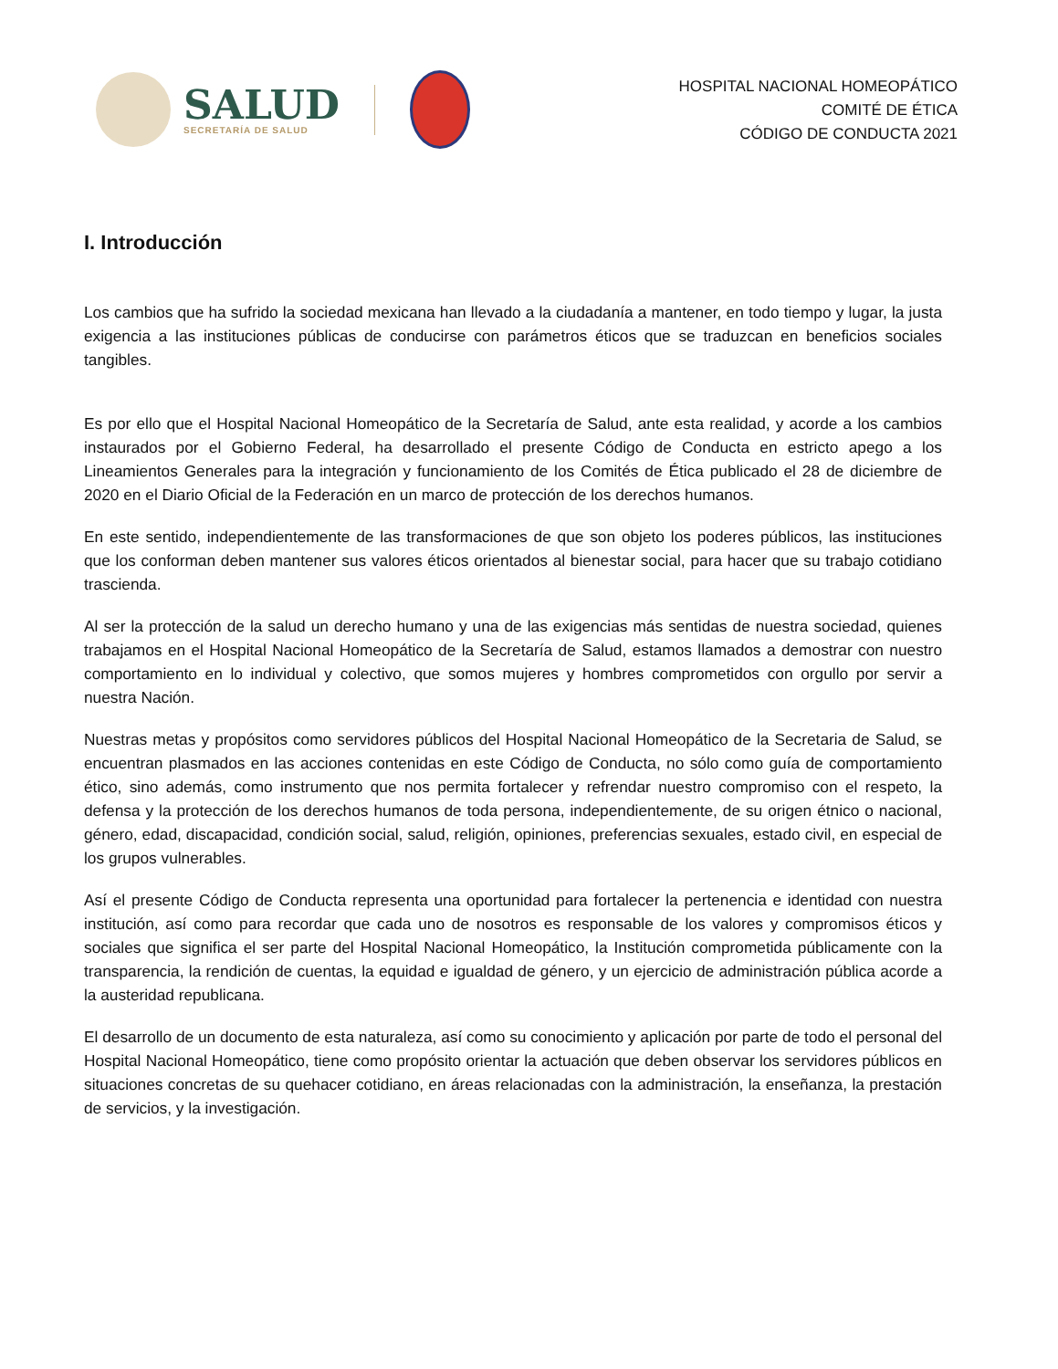SALUD
SECRETARÍA DE SALUD
HOSPITAL NACIONAL HOMEOPÁTICO
COMITÉ DE ÉTICA
CÓDIGO DE CONDUCTA 2021
I. Introducción
Los cambios que ha sufrido la sociedad mexicana han llevado a la ciudadanía a mantener, en todo tiempo y lugar, la justa exigencia a las instituciones públicas de conducirse con parámetros éticos que se traduzcan en beneficios sociales tangibles.
Es por ello que el Hospital Nacional Homeopático de la Secretaría de Salud, ante esta realidad, y acorde a los cambios instaurados por el Gobierno Federal, ha desarrollado el presente Código de Conducta en estricto apego a los Lineamientos Generales para la integración y funcionamiento de los Comités de Ética publicado el 28 de diciembre de 2020 en el Diario Oficial de la Federación en un marco de protección de los derechos humanos.
En este sentido, independientemente de las transformaciones de que son objeto los poderes públicos, las instituciones que los conforman deben mantener sus valores éticos orientados al bienestar social, para hacer que su trabajo cotidiano trascienda.
Al ser la protección de la salud un derecho humano y una de las exigencias más sentidas de nuestra sociedad, quienes trabajamos en el Hospital Nacional Homeopático de la Secretaría de Salud, estamos llamados a demostrar con nuestro comportamiento en lo individual y colectivo, que somos mujeres y hombres comprometidos con orgullo por servir a nuestra Nación.
Nuestras metas y propósitos como servidores públicos del Hospital Nacional Homeopático de la Secretaria de Salud, se encuentran plasmados en las acciones contenidas en este Código de Conducta, no sólo como guía de comportamiento ético, sino además, como instrumento que nos permita fortalecer y refrendar nuestro compromiso con el respeto, la defensa y la protección de los derechos humanos de toda persona, independientemente, de su origen étnico o nacional, género, edad, discapacidad, condición social, salud, religión, opiniones, preferencias sexuales, estado civil, en especial de los grupos vulnerables.
Así el presente Código de Conducta representa una oportunidad para fortalecer la pertenencia e identidad con nuestra institución, así como para recordar que cada uno de nosotros es responsable de los valores y compromisos éticos y sociales que significa el ser parte del Hospital Nacional Homeopático, la Institución comprometida públicamente con la transparencia, la rendición de cuentas, la equidad e igualdad de género, y un ejercicio de administración pública acorde a la austeridad republicana.
El desarrollo de un documento de esta naturaleza, así como su conocimiento y aplicación por parte de todo el personal del Hospital Nacional Homeopático, tiene como propósito orientar la actuación que deben observar los servidores públicos en situaciones concretas de su quehacer cotidiano, en áreas relacionadas con la administración, la enseñanza, la prestación de servicios, y la investigación.